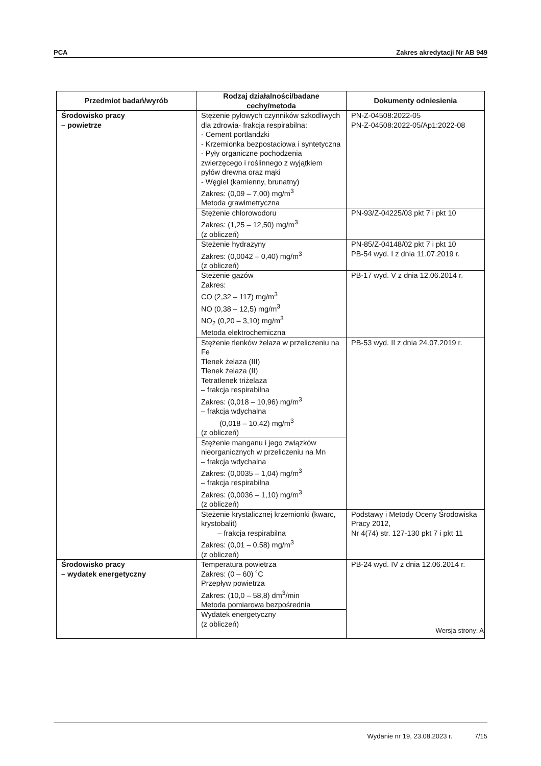PCA Zakres akredytacji Nr AB 949
| Przedmiot badań/wyrób | Rodzaj działalności/badane cechy/metoda | Dokumenty odniesienia |
| --- | --- | --- |
| Środowisko pracy – powietrze | Stężenie pyłowych czynników szkodliwych dla zdrowia- frakcja respirabilna: - Cement portlandzki - Krzemionka bezpostaciowa i syntetyczna - Pyły organiczne pochodzenia zwierzęcego i roślinnego z wyjątkiem pyłów drewna oraz mąki - Węgiel (kamienny, brunatny) Zakres: (0,09 – 7,00) mg/m<sup>3</sup> Metoda grawimetryczna | PN-Z-04508:2022-05 PN-Z-04508:2022-05/Ap1:2022-08 |
| | Stężenie chlorowodoru Zakres: (1,25 – 12,50) mg/m<sup>3</sup> (z obliczeń) | PN-93/Z-04225/03 pkt 7 i pkt 10 |
| | Stężenie hydrazyny Zakres: (0,0042 – 0,40) mg/m<sup>3</sup> (z obliczeń) | PN-85/Z-04148/02 pkt 7 i pkt 10 PB-54 wyd. I z dnia 11.07.2019 r. |
| | Stężenie gazów Zakres: CO (2,32 – 117) mg/m<sup>3</sup> NO (0,38 – 12,5) mg/m<sup>3</sup> NO<sub>2</sub> (0,20 – 3,10) mg/m<sup>3</sup> Metoda elektrochemiczna | PB-17 wyd. V z dnia 12.06.2014 r. |
| | Stężenie tlenków żelaza w przeliczeniu na Fe Tlenek żelaza (III) Tlenek żelaza (II) Tetratlenek triżelaza – frakcja respirabilna Zakres: (0,018 – 10,96) mg/m<sup>3</sup> – frakcja wdychalna (0,018 – 10,42) mg/m<sup>3</sup> (z obliczeń) | PB-53 wyd. II z dnia 24.07.2019 r. |
| | Stężenie manganu i jego związków nieorganicznych w przeliczeniu na Mn – frakcja wdychalna Zakres: (0,0035 – 1,04) mg/m<sup>3</sup> – frakcja respirabilna Zakres: (0,0036 – 1,10) mg/m<sup>3</sup> (z obliczeń) | |
| | Stężenie krystalicznej krzemionki (kwarc, krystobalit) – frakcja respirabilna Zakres: (0,01 – 0,58) mg/m<sup>3</sup> (z obliczeń) | Podstawy i Metody Oceny Środowiska Pracy 2012, Nr 4(74) str. 127-130 pkt 7 i pkt 11 |
| Środowisko pracy – wydatek energetyczny | Temperatura powietrza Zakres: (0 – 60) ˚C Przepływ powietrza Zakres: (10,0 – 58,8) dm<sup>3</sup>/min Metoda pomiarowa bezpośrednia | PB-24 wyd. IV z dnia 12.06.2014 r. |
| | Wydatek energetyczny (z obliczeń) | |
Wersja strony: A
Wydanie nr 19, 23.08.2023 r. 7/15